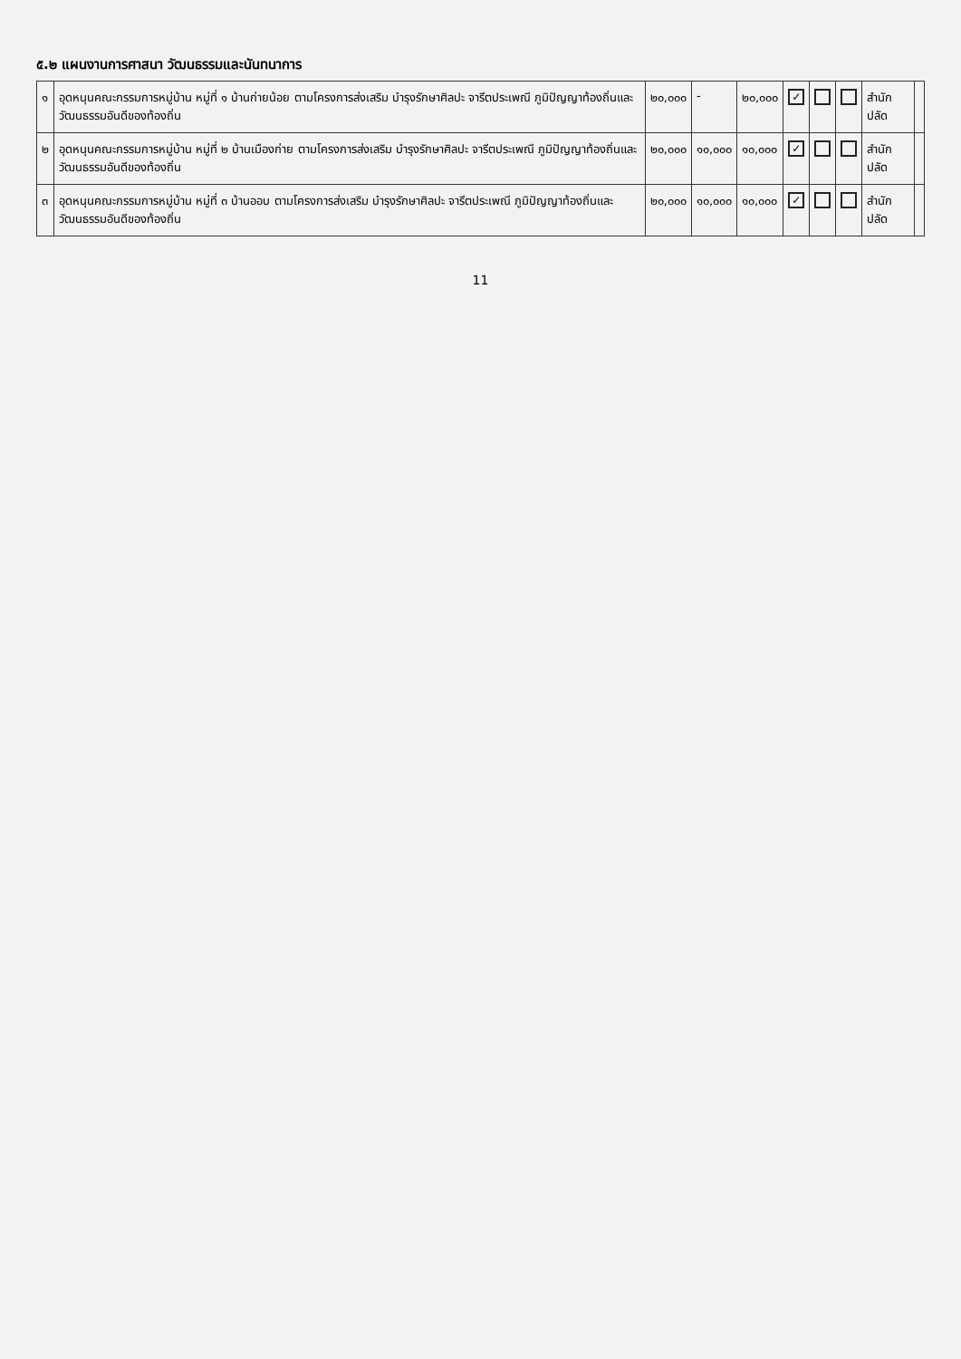๕.๒ แผนงานการศาสนา วัฒนธรรมและนันทนาการ
| ๑ | อุดหนุนคณะกรรมการหมู่บ้าน หมู่ที่ ๑ บ้านก่ายน้อย ตามโครงการส่งเสริม บำรุงรักษาศิลปะ จารีตประเพณี ภูมิปัญญาท้องถิ่นและวัฒนธรรมอันดีของท้องถิ่น | ๒๐,๐๐๐ | - | ๒๐,๐๐๐ | ✓ | | | สำนักปลัด | |
| ๒ | อุดหนุนคณะกรรมการหมู่บ้าน หมู่ที่ ๒ บ้านเมืองก่าย ตามโครงการส่งเสริม บำรุงรักษาศิลปะ จารีตประเพณี ภูมิปัญญาท้องถิ่นและวัฒนธรรมอันดีของท้องถิ่น | ๒๐,๐๐๐ | ๑๐,๐๐๐ | ๑๐,๐๐๐ | ✓ | | | สำนักปลัด | |
| ๓ | อุดหนุนคณะกรรมการหมู่บ้าน หมู่ที่ ๓ บ้านออบ ตามโครงการส่งเสริม บำรุงรักษาศิลปะ จารีตประเพณี ภูมิปัญญาท้องถิ่นและวัฒนธรรมอันดีของท้องถิ่น | ๒๐,๐๐๐ | ๑๐,๐๐๐ | ๑๐,๐๐๐ | ✓ | | | สำนักปลัด | |
11